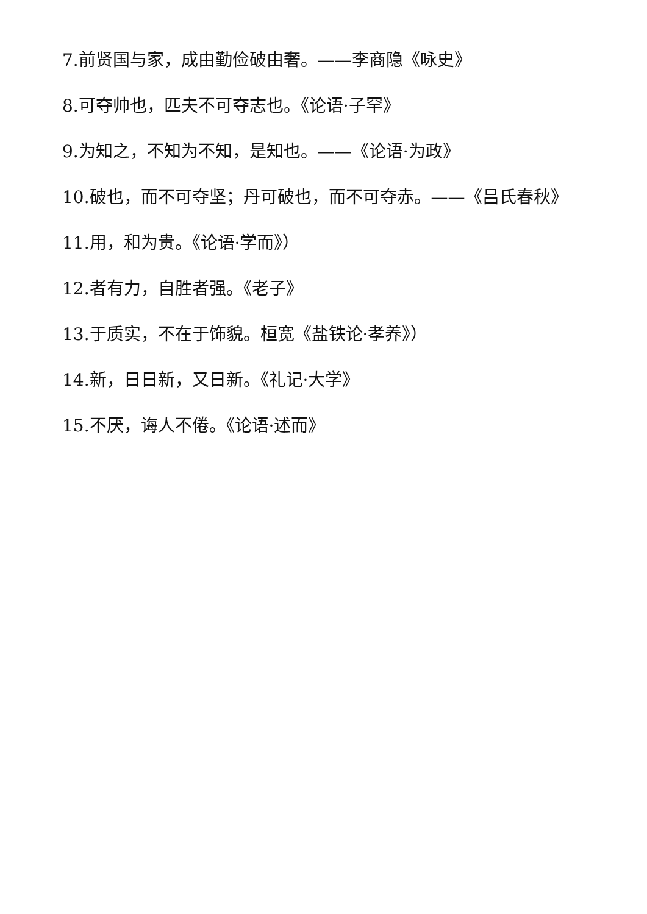7.前贤国与家，成由勤俭破由奢。——李商隐《咏史》
8.可夺帅也，匹夫不可夺志也。《论语·子罕》
9.为知之，不知为不知，是知也。——《论语·为政》
10.破也，而不可夺坚；丹可破也，而不可夺赤。——《吕氏春秋》
11.用，和为贵。《论语·学而》）
12.者有力，自胜者强。《老子》
13.于质实，不在于饰貌。桓宽《盐铁论·孝养》）
14.新，日日新，又日新。《礼记·大学》
15.不厌，诲人不倦。《论语·述而》